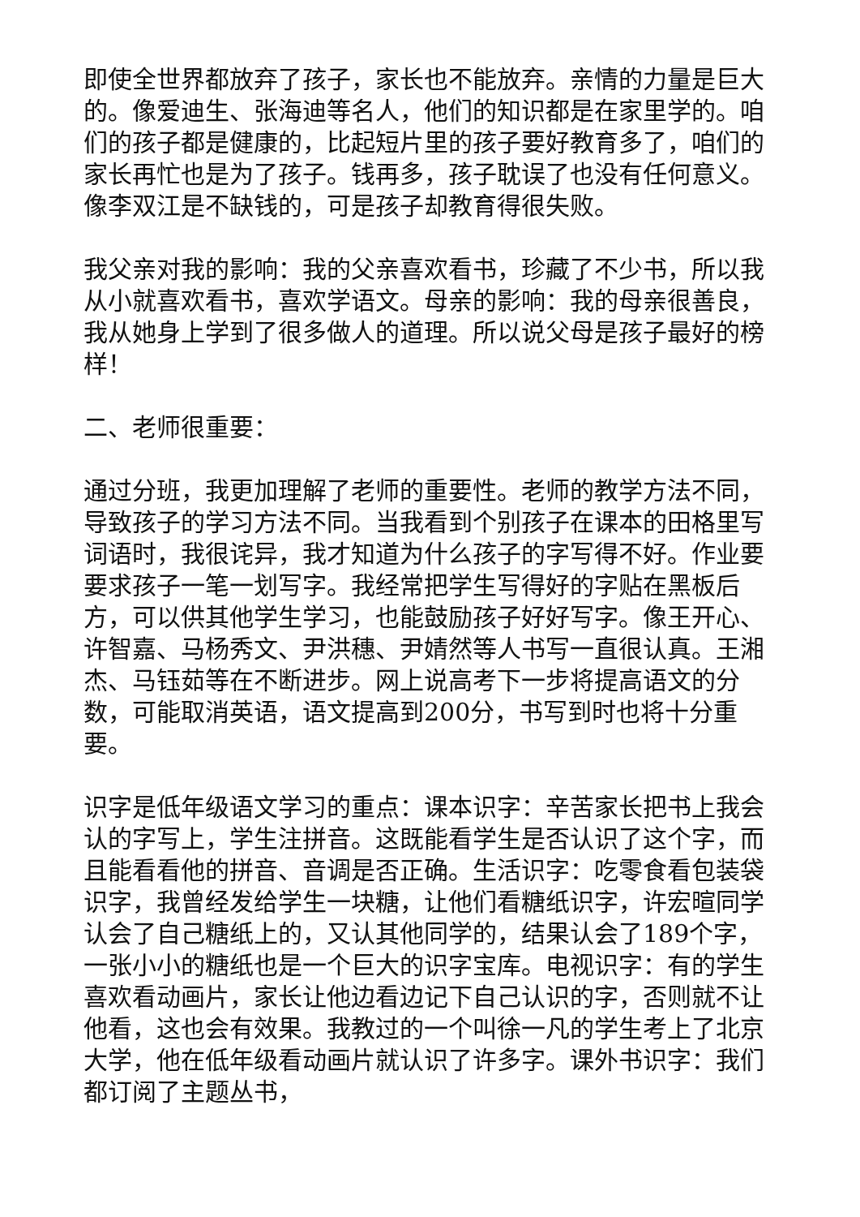即使全世界都放弃了孩子，家长也不能放弃。亲情的力量是巨大的。像爱迪生、张海迪等名人，他们的知识都是在家里学的。咱们的孩子都是健康的，比起短片里的孩子要好教育多了，咱们的家长再忙也是为了孩子。钱再多，孩子耽误了也没有任何意义。像李双江是不缺钱的，可是孩子却教育得很失败。
我父亲对我的影响：我的父亲喜欢看书，珍藏了不少书，所以我从小就喜欢看书，喜欢学语文。母亲的影响：我的母亲很善良，我从她身上学到了很多做人的道理。所以说父母是孩子最好的榜样！
二、老师很重要：
通过分班，我更加理解了老师的重要性。老师的教学方法不同，导致孩子的学习方法不同。当我看到个别孩子在课本的田格里写词语时，我很诧异，我才知道为什么孩子的字写得不好。作业要要求孩子一笔一划写字。我经常把学生写得好的字贴在黑板后方，可以供其他学生学习，也能鼓励孩子好好写字。像王开心、许智嘉、马杨秀文、尹洪穗、尹婧然等人书写一直很认真。王湘杰、马钰茹等在不断进步。网上说高考下一步将提高语文的分数，可能取消英语，语文提高到200分，书写到时也将十分重要。
识字是低年级语文学习的重点：课本识字：辛苦家长把书上我会认的字写上，学生注拼音。这既能看学生是否认识了这个字，而且能看看他的拼音、音调是否正确。生活识字：吃零食看包装袋识字，我曾经发给学生一块糖，让他们看糖纸识字，许宏暄同学认会了自己糖纸上的，又认其他同学的，结果认会了189个字，一张小小的糖纸也是一个巨大的识字宝库。电视识字：有的学生喜欢看动画片，家长让他边看边记下自己认识的字，否则就不让他看，这也会有效果。我教过的一个叫徐一凡的学生考上了北京大学，他在低年级看动画片就认识了许多字。课外书识字：我们都订阅了主题丛书，